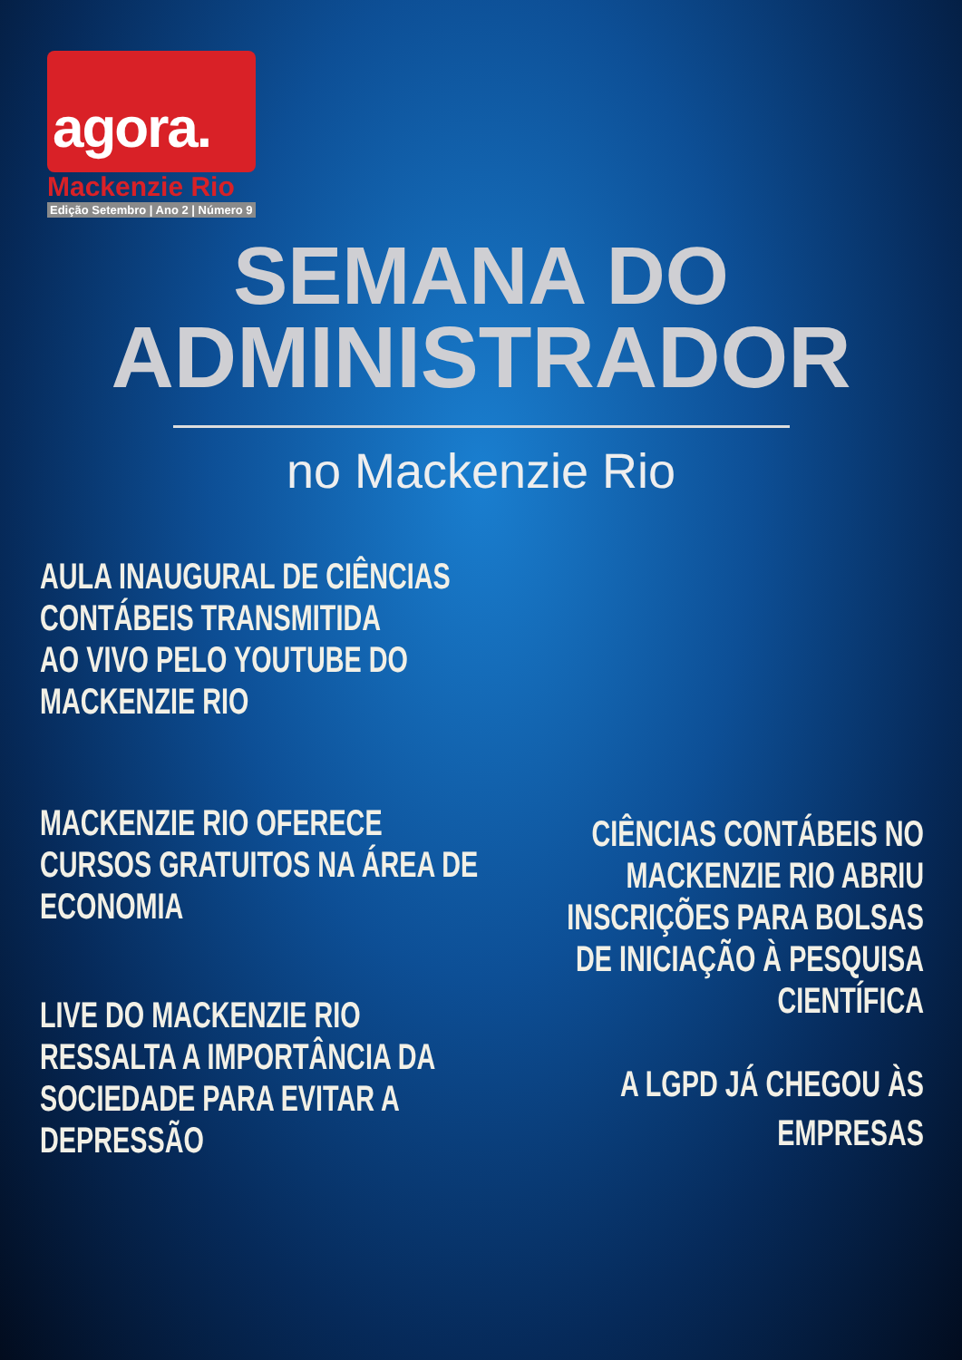agora.
Mackenzie Rio
Edição Setembro | Ano 2 | Número 9
SEMANA DO
ADMINISTRADOR
no Mackenzie Rio
AULA INAUGURAL DE CIÊNCIAS
CONTÁBEIS TRANSMITIDA
AO VIVO PELO YOUTUBE DO
MACKENZIE RIO
MACKENZIE RIO OFERECE
CURSOS GRATUITOS NA ÁREA DE
ECONOMIA
LIVE DO MACKENZIE RIO
RESSALTA A IMPORTÂNCIA DA
SOCIEDADE PARA EVITAR A
DEPRESSÃO
CIÊNCIAS CONTÁBEIS NO
MACKENZIE RIO ABRIU
INSCRIÇÕES PARA BOLSAS
DE INICIAÇÃO À PESQUISA
CIENTÍFICA
A LGPD JÁ CHEGOU ÀS
EMPRESAS